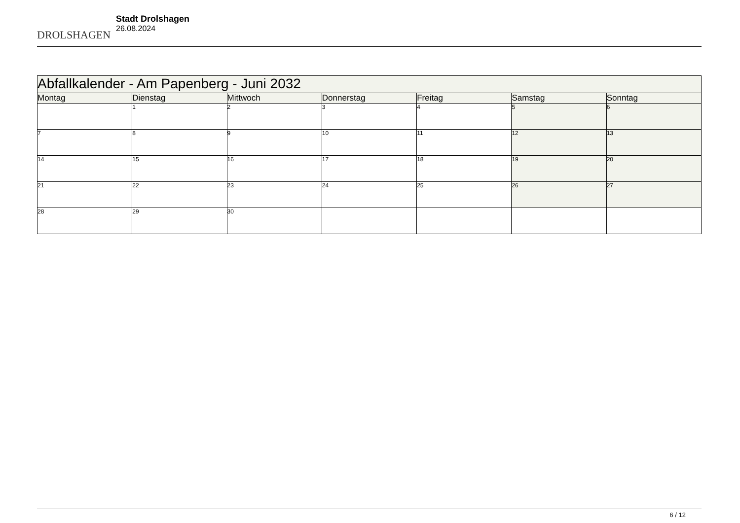DROLSHAGEN
Stadt Drolshagen
26.08.2024
| Abfallkalender - Am Papenberg - Juni 2032 | | | | | | |
| Montag | Dienstag | Mittwoch | Donnerstag | Freitag | Samstag | Sonntag |
| | 1 | 2 | 3 | 4 | 5 | 6 |
| 7 | 8 | 9 | 10 | 11 | 12 | 13 |
| 14 | 15 | 16 | 17 | 18 | 19 | 20 |
| 21 | 22 | 23 | 24 | 25 | 26 | 27 |
| 28 | 29 | 30 | | | | |
6 / 12